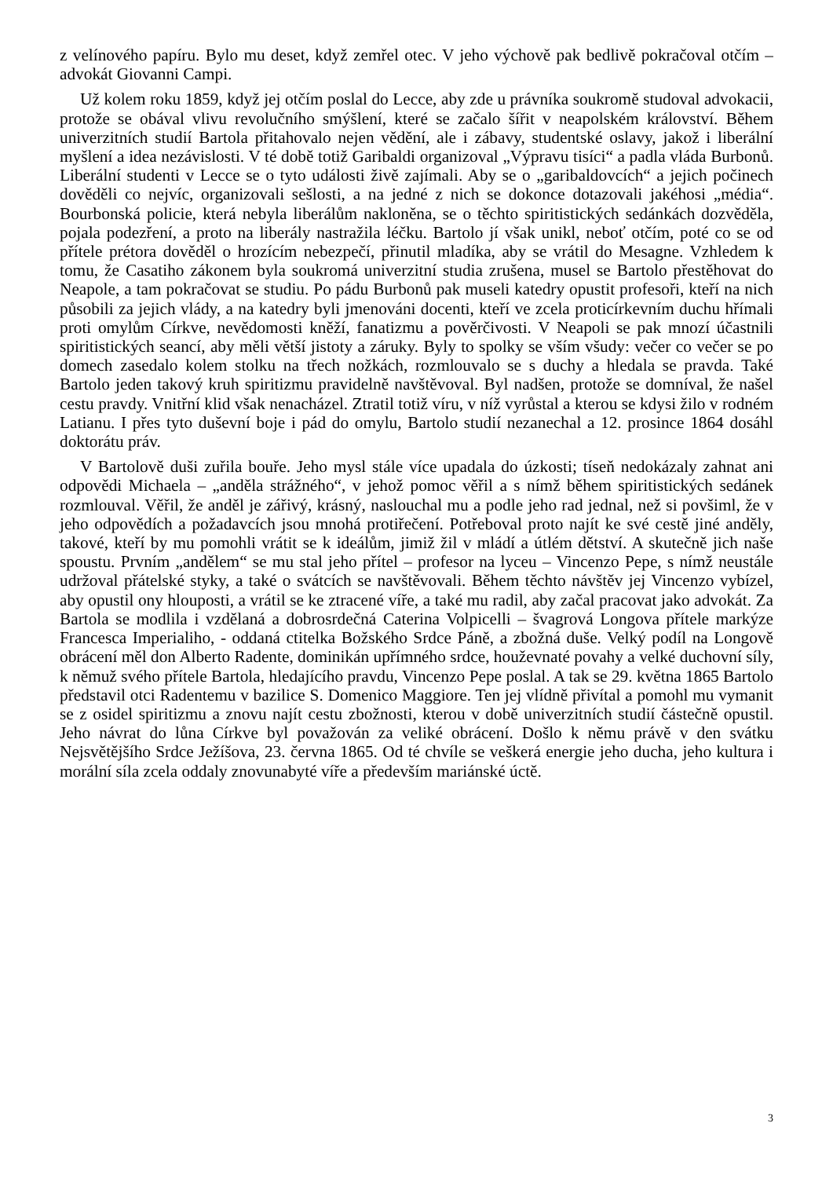z velínového papíru. Bylo mu deset, když zemřel otec. V jeho výchově pak bedlivě pokračoval otčím – advokát Giovanni Campi.
Už kolem roku 1859, když jej otčím poslal do Lecce, aby zde u právníka soukromě studoval advokacii, protože se obával vlivu revolučního smýšlení, které se začalo šířit v neapolském království. Během univerzitních studií Bartola přitahovalo nejen vědění, ale i zábavy, studentské oslavy, jakož i liberální myšlení a idea nezávislosti. V té době totiž Garibaldi organizoval „Výpravu tisíci“ a padla vláda Burbonů. Liberální studenti v Lecce se o tyto události živě zajímali. Aby se o „garibaldovcích“ a jejich počinech dověděli co nejvíc, organizovali sešlosti, a na jedné z nich se dokonce dotazovali jakéhosi „média“. Bourbonská policie, která nebyla liberálům nakloněna, se o těchto spiritistických sedánkách dozvěděla, pojala podezření, a proto na liberály nastražila léčku. Bartolo jí však unikl, neboť otčím, poté co se od přítele prétora dověděl o hrozícím nebezpečí, přinutil mladíka, aby se vrátil do Mesagne. Vzhledem k tomu, že Casatiho zákonem byla soukromá univerzitní studia zrušena, musel se Bartolo přestěhovat do Neapole, a tam pokračovat se studiu. Po pádu Burbonů pak museli katedry opustit profesoři, kteří na nich působili za jejich vlády, a na katedry byli jmenováni docenti, kteří ve zcela proticírkevním duchu hřímali proti omylům Církve, nevědomosti kněží, fanatizmu a pověrčivosti. V Neapoli se pak mnozí účastnili spiritistických seancí, aby měli větší jistoty a záruky. Byly to spolky se vším všudy: večer co večer se po domech zasedalo kolem stolku na třech nožkách, rozmlouvalo se s duchy a hledala se pravda. Také Bartolo jeden takový kruh spiritizmu pravidelně navštěvoval. Byl nadšen, protože se domníval, že našel cestu pravdy. Vnitřní klid však nenacházel. Ztratil totiž víru, v níž vyrůstal a kterou se kdysi žilo v rodném Latianu. I přes tyto duševní boje i pád do omylu, Bartolo studií nezanechal a 12. prosince 1864 dosáhl doktorátu práv.
V Bartolově duši zuřila bouře. Jeho mysl stále více upadala do úzkosti; tíseň nedokázaly zahnat ani odpovědi Michaela – „anděla strážného“, v jehož pomoc věřil a s nímž během spiritistických sedánek rozmlouval. Věřil, že anděl je zářivý, krásný, naslouchal mu a podle jeho rad jednal, než si povšiml, že v jeho odpovědích a požadavcích jsou mnohá protiřečení. Potřeboval proto najít ke své cestě jiné anděly, takové, kteří by mu pomohli vrátit se k ideálům, jimiž žil v mládí a útlém dětství. A skutečně jich naše spoustu. Prvním „andělem“ se mu stal jeho přítel – profesor na lyceu – Vincenzo Pepe, s nímž neustále udržoval přátelské styky, a také o svátcích se navštěvovali. Během těchto návštěv jej Vincenzo vybízel, aby opustil ony hlouposti, a vrátil se ke ztracené víře, a také mu radil, aby začal pracovat jako advokát. Za Bartola se modlila i vzdělaná a dobrosrdečná Caterina Volpicelli – švagrová Longova přítele markýze Francesca Imperialiho, - oddaná ctitelka Božského Srdce Páně, a zbožná duše. Velký podíl na Longově obrácení měl don Alberto Radente, dominikán upřímného srdce, houževnaté povahy a velké duchovní síly, k němuž svého přítele Bartola, hledajícího pravdu, Vincenzo Pepe poslal. A tak se 29. května 1865 Bartolo představil otci Radentemu v bazilice S. Domenico Maggiore. Ten jej vlídně přivítal a pomohl mu vymanit se z osidel spiritizmu a znovu najít cestu zbožnosti, kterou v době univerzitních studií částečně opustil. Jeho návrat do lůna Církve byl považován za veliké obrácení. Došlo k němu právě v den svátku Nejsvětějšího Srdce Ježíšova, 23. června 1865. Od té chvíle se veškerá energie jeho ducha, jeho kultura i morální síla zcela oddaly znovunabyté víře a především mariánské úctě.
3